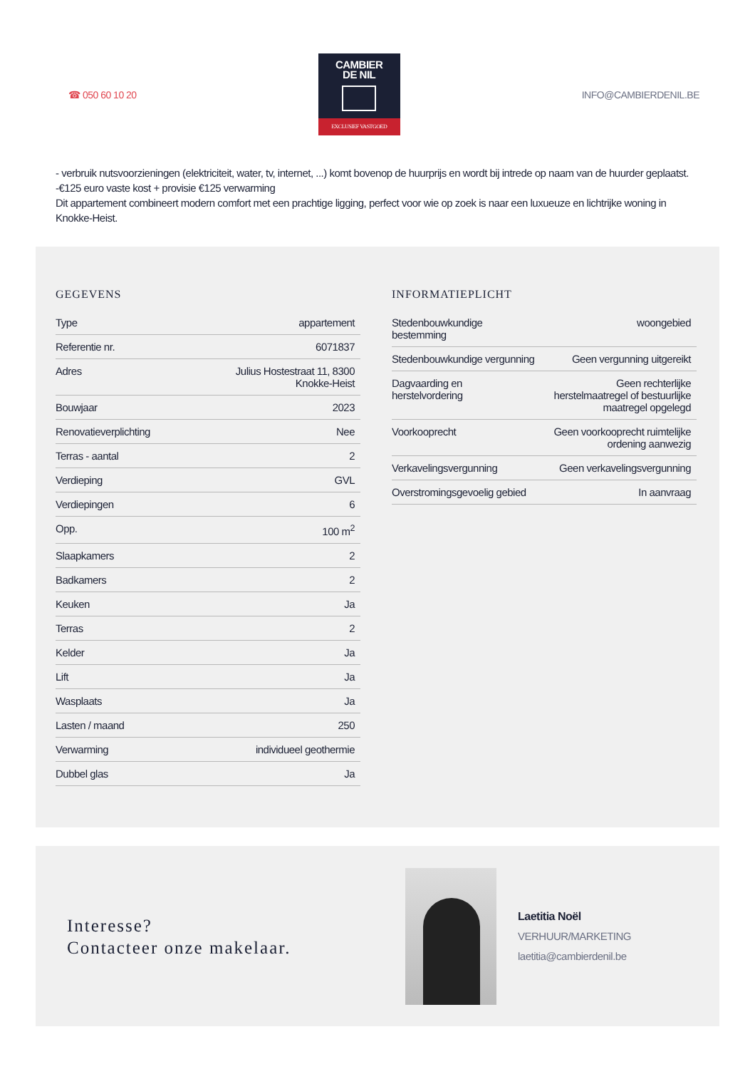☎ 050 60 10 20
CAMBIER
DE NIL
EXCLUSIEF VASTGOED
INFO@CAMBIERDENIL.BE
- verbruik nutsvoorzieningen (elektriciteit, water, tv, internet, ...) komt bovenop de huurprijs en wordt bij intrede op naam van de huurder geplaatst.
-€125 euro vaste kost + provisie €125 verwarming
Dit appartement combineert modern comfort met een prachtige ligging, perfect voor wie op zoek is naar een luxueuze en lichtrijke woning in Knokke-Heist.
GEGEVENS
| Type | appartement |
| Referentie nr. | 6071837 |
| Adres | Julius Hostestraat 11, 8300 Knokke-Heist |
| Bouwjaar | 2023 |
| Renovatieverplichting | Nee |
| Terras - aantal | 2 |
| Verdieping | GVL |
| Verdiepingen | 6 |
| Opp. | 100 m<sup>2</sup> |
| Slaapkamers | 2 |
| Badkamers | 2 |
| Keuken | Ja |
| Terras | 2 |
| Kelder | Ja |
| Lift | Ja |
| Wasplaats | Ja |
| Lasten / maand | 250 |
| Verwarming | individueel geothermie |
| Dubbel glas | Ja |
INFORMATIEPLICHT
| Stedenbouwkundige bestemming | woongebied |
| Stedenbouwkundige vergunning | Geen vergunning uitgereikt |
| Dagvaarding en herstelvordering | Geen rechterlijke herstelmaatregel of bestuurlijke maatregel opgelegd |
| Voorkooprecht | Geen voorkooprecht ruimtelijke ordening aanwezig |
| Verkavelingsvergunning | Geen verkavelingsvergunning |
| Overstromingsgevoelig gebied | In aanvraag |
Interesse?
Contacteer onze makelaar.
Laetitia Noël
VERHUUR/MARKETING
laetitia@cambierdenil.be